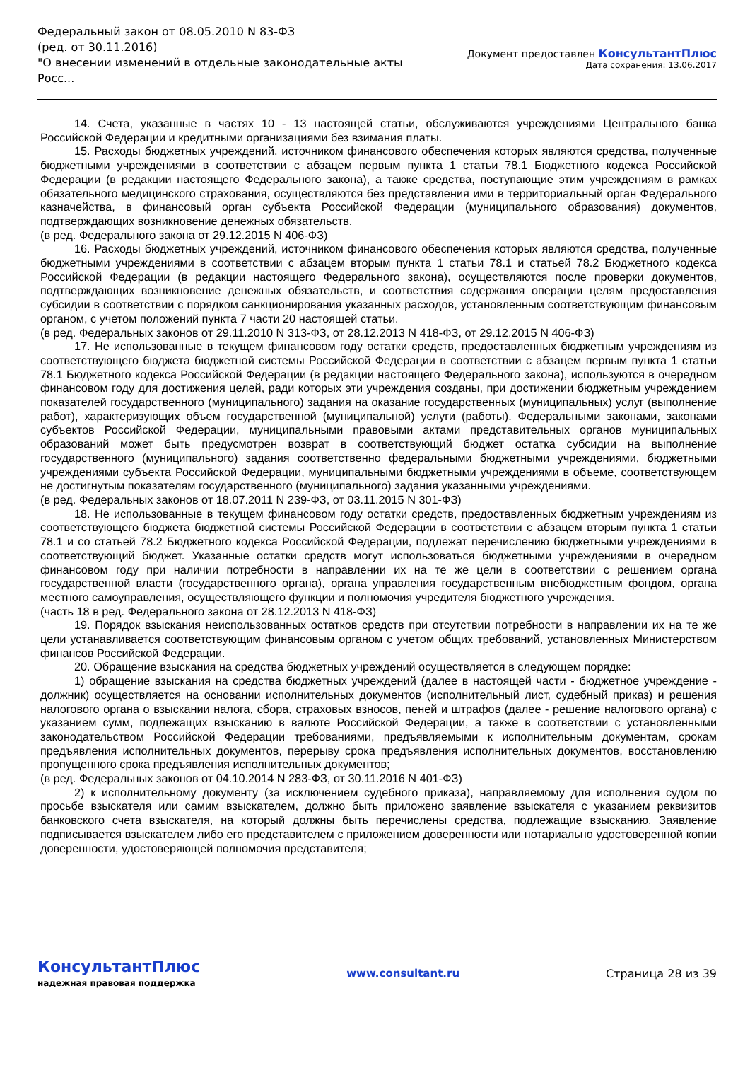Федеральный закон от 08.05.2010 N 83-ФЗ
(ред. от 30.11.2016)
"О внесении изменений в отдельные законодательные акты Росс...
Документ предоставлен КонсультантПлюс
Дата сохранения: 13.06.2017
14. Счета, указанные в частях 10 - 13 настоящей статьи, обслуживаются учреждениями Центрального банка Российской Федерации и кредитными организациями без взимания платы.
15. Расходы бюджетных учреждений, источником финансового обеспечения которых являются средства, полученные бюджетными учреждениями в соответствии с абзацем первым пункта 1 статьи 78.1 Бюджетного кодекса Российской Федерации (в редакции настоящего Федерального закона), а также средства, поступающие этим учреждениям в рамках обязательного медицинского страхования, осуществляются без представления ими в территориальный орган Федерального казначейства, в финансовый орган субъекта Российской Федерации (муниципального образования) документов, подтверждающих возникновение денежных обязательств.
(в ред. Федерального закона от 29.12.2015 N 406-ФЗ)
16. Расходы бюджетных учреждений, источником финансового обеспечения которых являются средства, полученные бюджетными учреждениями в соответствии с абзацем вторым пункта 1 статьи 78.1 и статьей 78.2 Бюджетного кодекса Российской Федерации (в редакции настоящего Федерального закона), осуществляются после проверки документов, подтверждающих возникновение денежных обязательств, и соответствия содержания операции целям предоставления субсидии в соответствии с порядком санкционирования указанных расходов, установленным соответствующим финансовым органом, с учетом положений пункта 7 части 20 настоящей статьи.
(в ред. Федеральных законов от 29.11.2010 N 313-ФЗ, от 28.12.2013 N 418-ФЗ, от 29.12.2015 N 406-ФЗ)
17. Не использованные в текущем финансовом году остатки средств, предоставленных бюджетным учреждениям из соответствующего бюджета бюджетной системы Российской Федерации в соответствии с абзацем первым пункта 1 статьи 78.1 Бюджетного кодекса Российской Федерации (в редакции настоящего Федерального закона), используются в очередном финансовом году для достижения целей, ради которых эти учреждения созданы, при достижении бюджетным учреждением показателей государственного (муниципального) задания на оказание государственных (муниципальных) услуг (выполнение работ), характеризующих объем государственной (муниципальной) услуги (работы). Федеральными законами, законами субъектов Российской Федерации, муниципальными правовыми актами представительных органов муниципальных образований может быть предусмотрен возврат в соответствующий бюджет остатка субсидии на выполнение государственного (муниципального) задания соответственно федеральными бюджетными учреждениями, бюджетными учреждениями субъекта Российской Федерации, муниципальными бюджетными учреждениями в объеме, соответствующем не достигнутым показателям государственного (муниципального) задания указанными учреждениями.
(в ред. Федеральных законов от 18.07.2011 N 239-ФЗ, от 03.11.2015 N 301-ФЗ)
18. Не использованные в текущем финансовом году остатки средств, предоставленных бюджетным учреждениям из соответствующего бюджета бюджетной системы Российской Федерации в соответствии с абзацем вторым пункта 1 статьи 78.1 и со статьей 78.2 Бюджетного кодекса Российской Федерации, подлежат перечислению бюджетными учреждениями в соответствующий бюджет. Указанные остатки средств могут использоваться бюджетными учреждениями в очередном финансовом году при наличии потребности в направлении их на те же цели в соответствии с решением органа государственной власти (государственного органа), органа управления государственным внебюджетным фондом, органа местного самоуправления, осуществляющего функции и полномочия учредителя бюджетного учреждения.
(часть 18 в ред. Федерального закона от 28.12.2013 N 418-ФЗ)
19. Порядок взыскания неиспользованных остатков средств при отсутствии потребности в направлении их на те же цели устанавливается соответствующим финансовым органом с учетом общих требований, установленных Министерством финансов Российской Федерации.
20. Обращение взыскания на средства бюджетных учреждений осуществляется в следующем порядке:
1) обращение взыскания на средства бюджетных учреждений (далее в настоящей части - бюджетное учреждение - должник) осуществляется на основании исполнительных документов (исполнительный лист, судебный приказ) и решения налогового органа о взыскании налога, сбора, страховых взносов, пеней и штрафов (далее - решение налогового органа) с указанием сумм, подлежащих взысканию в валюте Российской Федерации, а также в соответствии с установленными законодательством Российской Федерации требованиями, предъявляемыми к исполнительным документам, срокам предъявления исполнительных документов, перерыву срока предъявления исполнительных документов, восстановлению пропущенного срока предъявления исполнительных документов;
(в ред. Федеральных законов от 04.10.2014 N 283-ФЗ, от 30.11.2016 N 401-ФЗ)
2) к исполнительному документу (за исключением судебного приказа), направляемому для исполнения судом по просьбе взыскателя или самим взыскателем, должно быть приложено заявление взыскателя с указанием реквизитов банковского счета взыскателя, на который должны быть перечислены средства, подлежащие взысканию. Заявление подписывается взыскателем либо его представителем с приложением доверенности или нотариально удостоверенной копии доверенности, удостоверяющей полномочия представителя;
КонсультантПлюс
надежная правовая поддержка
www.consultant.ru Страница 28 из 39